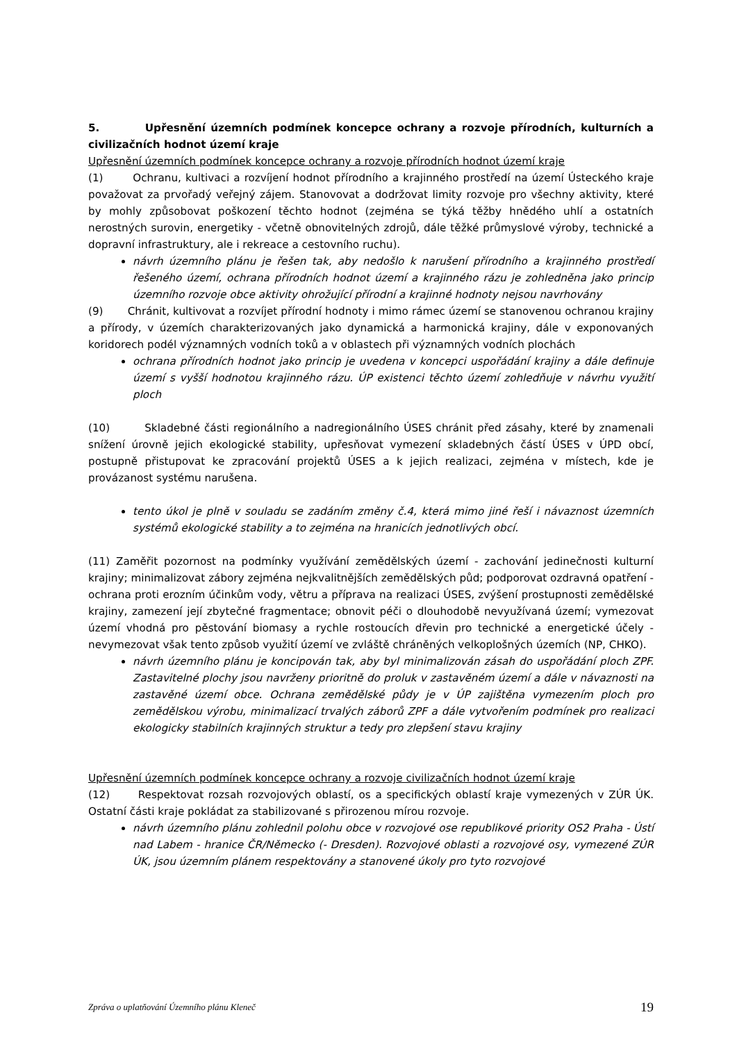5. Upřesnění územních podmínek koncepce ochrany a rozvoje přírodních, kulturních a civilizačních hodnot území kraje
Upřesnění územních podmínek koncepce ochrany a rozvoje přírodních hodnot území kraje
(1) Ochranu, kultivaci a rozvíjení hodnot přírodního a krajinného prostředí na území Ústeckého kraje považovat za prvořadý veřejný zájem. Stanovovat a dodržovat limity rozvoje pro všechny aktivity, které by mohly způsobovat poškození těchto hodnot (zejména se týká těžby hnědého uhlí a ostatních nerostných surovin, energetiky - včetně obnovitelných zdrojů, dále těžké průmyslové výroby, technické a dopravní infrastruktury, ale i rekreace a cestovního ruchu).
návrh územního plánu je řešen tak, aby nedošlo k narušení přírodního a krajinného prostředí řešeného území, ochrana přírodních hodnot území a krajinného rázu je zohledněna jako princip územního rozvoje obce aktivity ohrožující přírodní a krajinné hodnoty nejsou navrhovány
(9) Chránit, kultivovat a rozvíjet přírodní hodnoty i mimo rámec území se stanovenou ochranou krajiny a přírody, v územích charakterizovaných jako dynamická a harmonická krajiny, dále v exponovaných koridorech podél významných vodních toků a v oblastech při významných vodních plochách
ochrana přírodních hodnot jako princip je uvedena v koncepci uspořádání krajiny a dále definuje území s vyšší hodnotou krajinného rázu. ÚP existenci těchto území zohledňuje v návrhu využití ploch
(10) Skladebné části regionálního a nadregionálního ÚSES chránit před zásahy, které by znamenali snížení úrovně jejich ekologické stability, upřesňovat vymezení skladebných částí ÚSES v ÚPD obcí, postupně přistupovat ke zpracování projektů ÚSES a k jejich realizaci, zejména v místech, kde je provázanost systému narušena.
tento úkol je plně v souladu se zadáním změny č.4, která mimo jiné řeší i návaznost územních systémů ekologické stability a to zejména na hranicích jednotlivých obcí.
(11) Zaměřit pozornost na podmínky využívání zemědělských území - zachování jedinečnosti kulturní krajiny; minimalizovat zábory zejména nejkvalitnějších zemědělských půd; podporovat ozdravná opatření - ochrana proti erozním účinkům vody, větru a příprava na realizaci ÚSES, zvýšení prostupnosti zemědělské krajiny, zamezení její zbytečné fragmentace; obnovit péči o dlouhodobě nevyužívaná území; vymezovat území vhodná pro pěstování biomasy a rychle rostoucích dřevin pro technické a energetické účely - nevymezovat však tento způsob využití území ve zvláště chráněných velkoplošných územích (NP, CHKO).
návrh územního plánu je koncipován tak, aby byl minimalizován zásah do uspořádání ploch ZPF. Zastavitelné plochy jsou navrženy prioritně do proluk v zastavěném území a dále v návaznosti na zastavěné území obce. Ochrana zemědělské půdy je v ÚP zajištěna vymezením ploch pro zemědělskou výrobu, minimalizací trvalých záborů ZPF a dále vytvořením podmínek pro realizaci ekologicky stabilních krajinných struktur a tedy pro zlepšení stavu krajiny
Upřesnění územních podmínek koncepce ochrany a rozvoje civilizačních hodnot území kraje
(12) Respektovat rozsah rozvojových oblastí, os a specifických oblastí kraje vymezených v ZÚR ÚK. Ostatní části kraje pokládat za stabilizované s přirozenou mírou rozvoje.
návrh územního plánu zohlednil polohu obce v rozvojové ose republikové priority OS2 Praha - Ústí nad Labem - hranice ČR/Německo (- Dresden). Rozvojové oblasti a rozvojové osy, vymezené ZÚR ÚK, jsou územním plánem respektovány a stanovené úkoly pro tyto rozvojové
Zpráva o uplatňování Územního plánu Kleneč 19